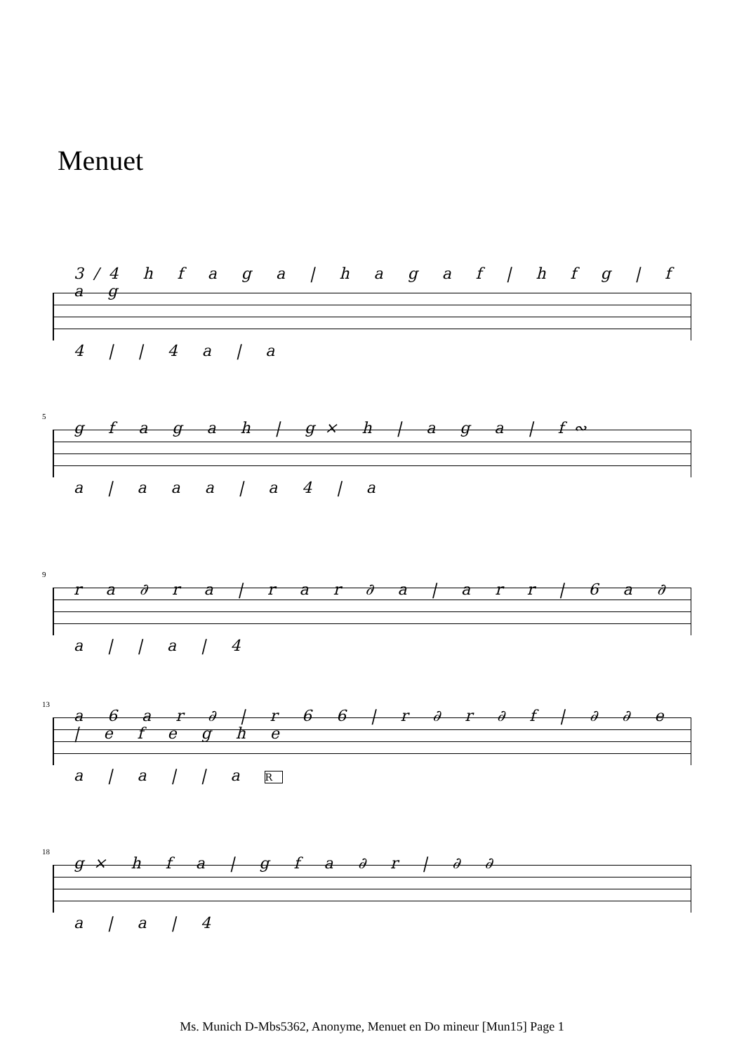Menuet
3/4 h f a g a | h a g a f | h f g | f a g
4 | | 4 a | a
5
g f a g a h | g× h | a g a | f∾
a | a a a | a 4 | a
9
r a ∂ r a | r a r ∂ a | a r r | 6 a ∂
a | | a | 4
13
a 6 a r ∂ | r 6 6 | r ∂ r ∂ f | ∂ ∂ e | e f e g h e
a | a | | a R
18
g× h f a | g f a ∂ r | ∂ ∂
a | a | 4
Ms. Munich D-Mbs5362, Anonyme, Menuet en Do mineur [Mun15] Page 1